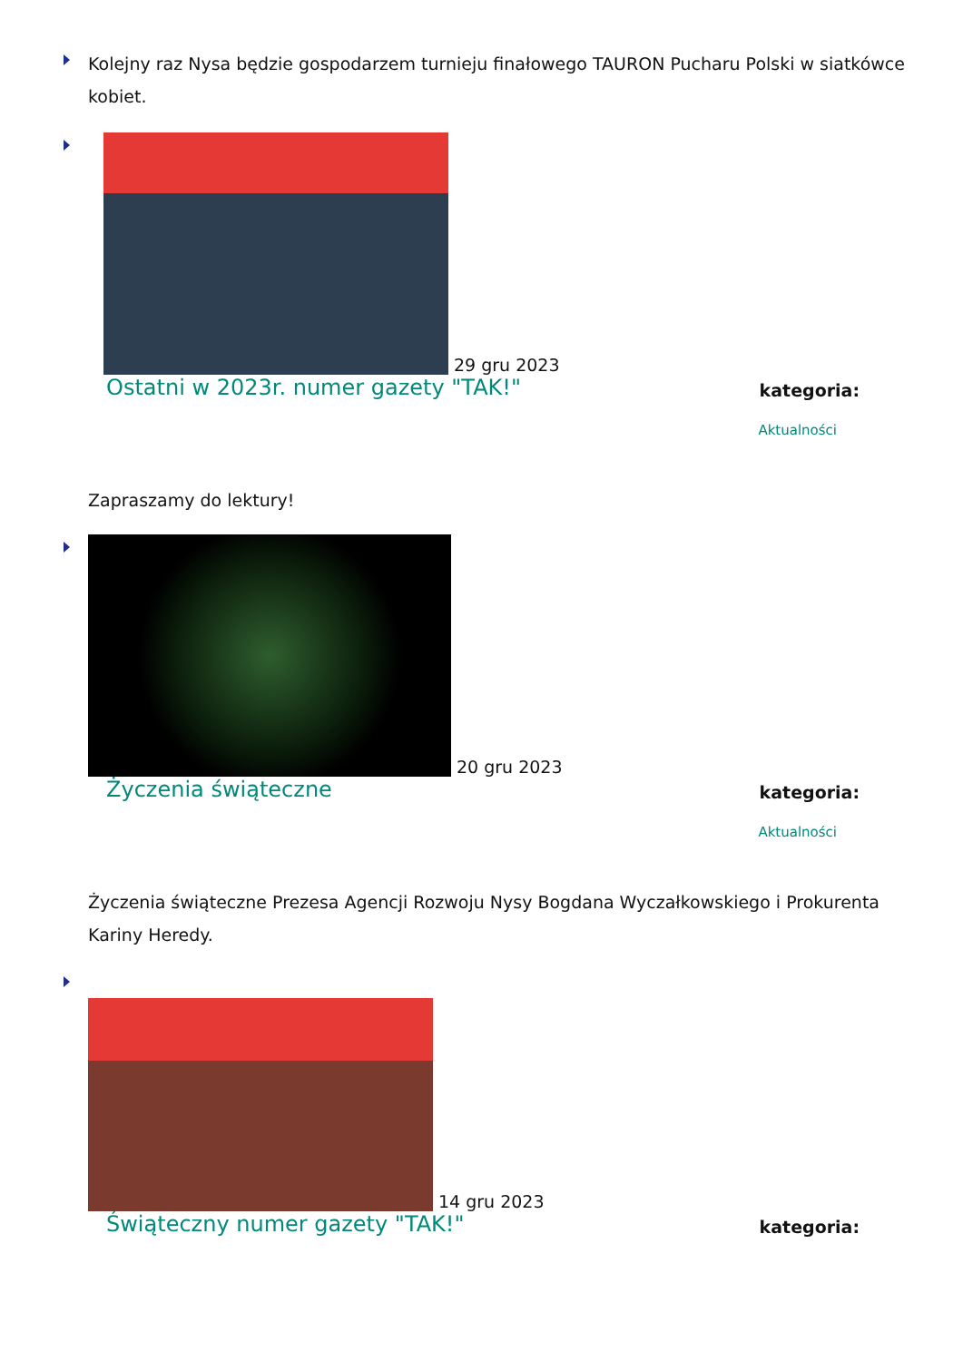Kolejny raz Nysa będzie gospodarzem turnieju finałowego TAURON Pucharu Polski w siatkówce kobiet.
29 gru 2023
Ostatni w 2023r. numer gazety "TAK!" kategoria:
Aktualności
Zapraszamy do lektury!
20 gru 2023
Życzenia świąteczne kategoria:
Aktualności
Życzenia świąteczne Prezesa Agencji Rozwoju Nysy Bogdana Wyczałkowskiego i Prokurenta Kariny Heredy.
14 gru 2023
Świąteczny numer gazety "TAK!" kategoria: